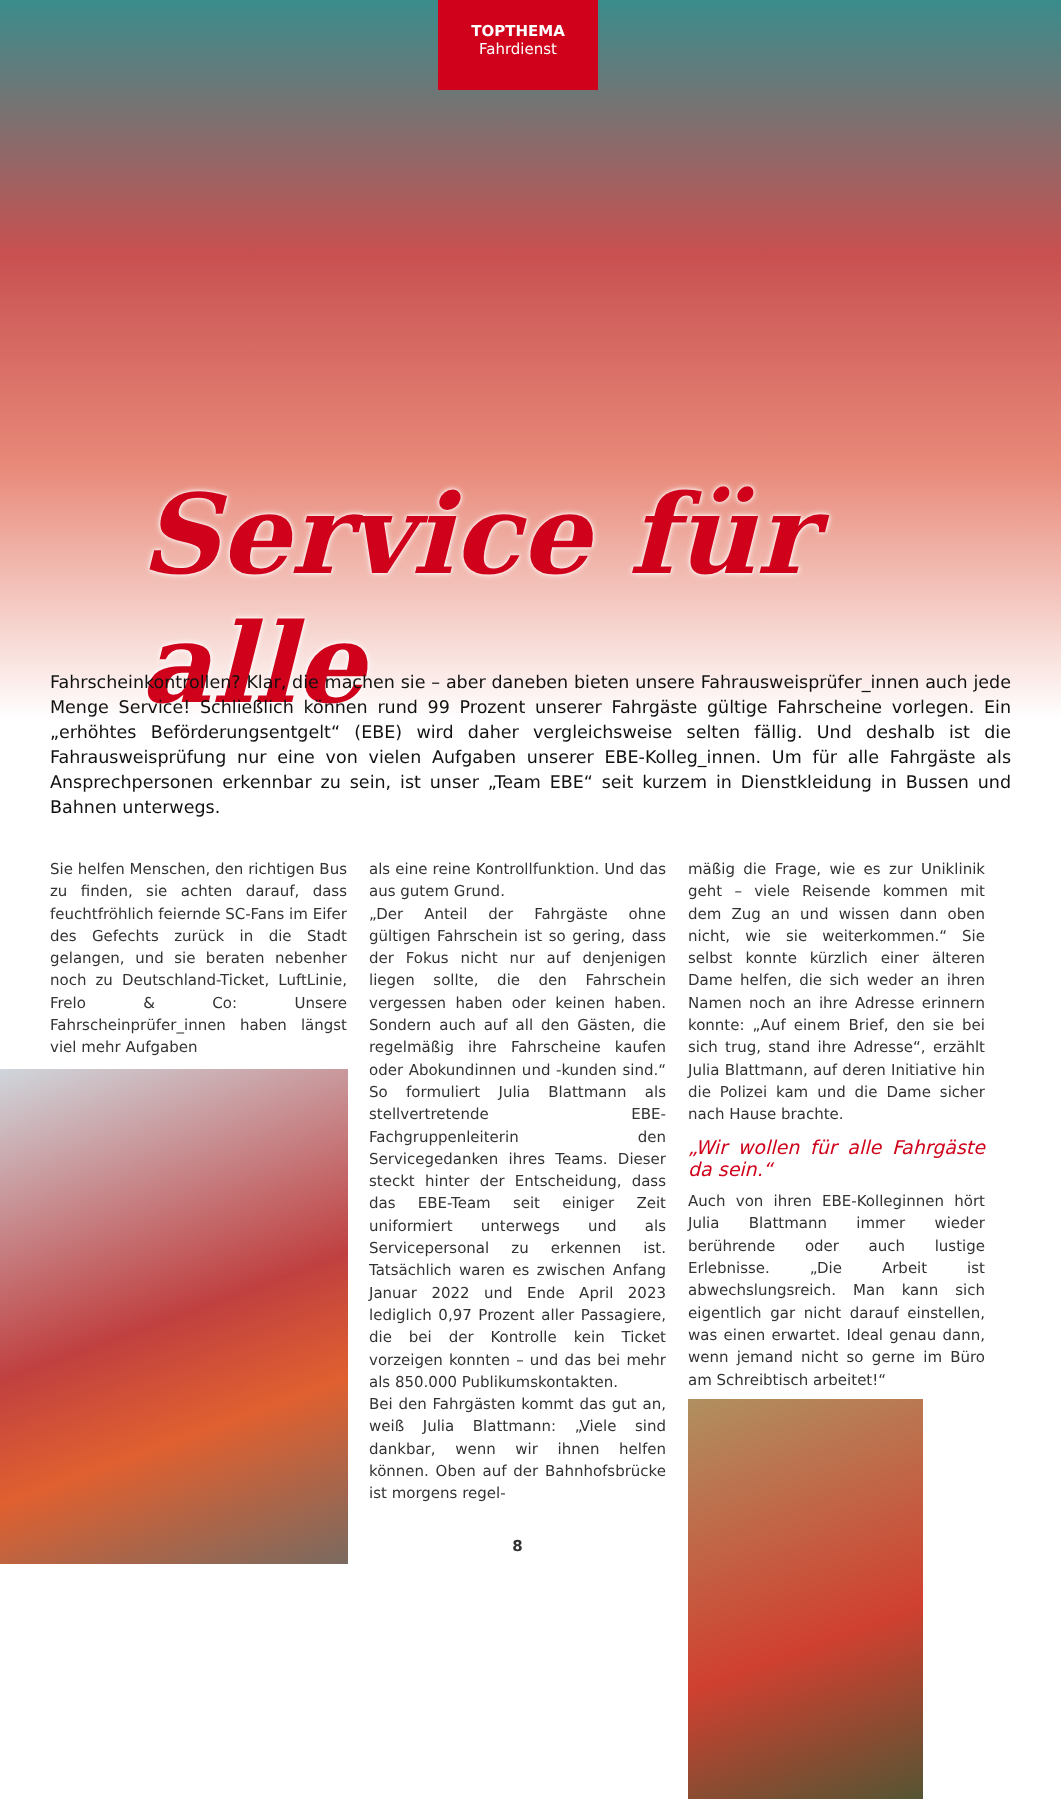TOPTHEMA
Fahrdienst
Service für alle
Fahrscheinkontrollen? Klar, die machen sie – aber daneben bieten unsere Fahrausweisprüfer_innen auch jede Menge Service! Schließlich können rund 99 Prozent unserer Fahrgäste gültige Fahrscheine vorlegen. Ein „erhöhtes Beförderungsentgelt“ (EBE) wird daher vergleichsweise selten fällig. Und deshalb ist die Fahrausweisprüfung nur eine von vielen Aufgaben unserer EBE-Kolleg_innen. Um für alle Fahrgäste als Ansprechpersonen erkennbar zu sein, ist unser „Team EBE“ seit kurzem in Dienstkleidung in Bussen und Bahnen unterwegs.
Sie helfen Menschen, den richtigen Bus zu finden, sie achten darauf, dass feuchtfröhlich feiernde SC-Fans im Eifer des Gefechts zurück in die Stadt gelangen, und sie beraten nebenher noch zu Deutschland-Ticket, LuftLinie, Frelo & Co: Unsere Fahrscheinprüfer_innen haben längst viel mehr Aufgaben
als eine reine Kontrollfunktion. Und das aus gutem Grund.
„Der Anteil der Fahrgäste ohne gültigen Fahrschein ist so gering, dass der Fokus nicht nur auf denjenigen liegen sollte, die den Fahrschein vergessen haben oder keinen haben. Sondern auch auf all den Gästen, die regelmäßig ihre Fahrscheine kaufen oder Abokundinnen und -kunden sind.“ So formuliert Julia Blattmann als stellvertretende EBE-Fachgruppenleiterin den Servicegedanken ihres Teams. Dieser steckt hinter der Entscheidung, dass das EBE-Team seit einiger Zeit uniformiert unterwegs und als Servicepersonal zu erkennen ist. Tatsächlich waren es zwischen Anfang Januar 2022 und Ende April 2023 lediglich 0,97 Prozent aller Passagiere, die bei der Kontrolle kein Ticket vorzeigen konnten – und das bei mehr als 850.000 Publikumskontakten.
Bei den Fahrgästen kommt das gut an, weiß Julia Blattmann: „Viele sind dankbar, wenn wir ihnen helfen können. Oben auf der Bahnhofsbrücke ist morgens regel-
8
mäßig die Frage, wie es zur Uniklinik geht – viele Reisende kommen mit dem Zug an und wissen dann oben nicht, wie sie weiterkommen.“ Sie selbst konnte kürzlich einer älteren Dame helfen, die sich weder an ihren Namen noch an ihre Adresse erinnern konnte: „Auf einem Brief, den sie bei sich trug, stand ihre Adresse“, erzählt Julia Blattmann, auf deren Initiative hin die Polizei kam und die Dame sicher nach Hause brachte.
„Wir wollen für alle Fahrgäste da sein.“
Auch von ihren EBE-Kolleginnen hört Julia Blattmann immer wieder berührende oder auch lustige Erlebnisse. „Die Arbeit ist abwechslungsreich. Man kann sich eigentlich gar nicht darauf einstellen, was einen erwartet. Ideal genau dann, wenn jemand nicht so gerne im Büro am Schreibtisch arbeitet!“